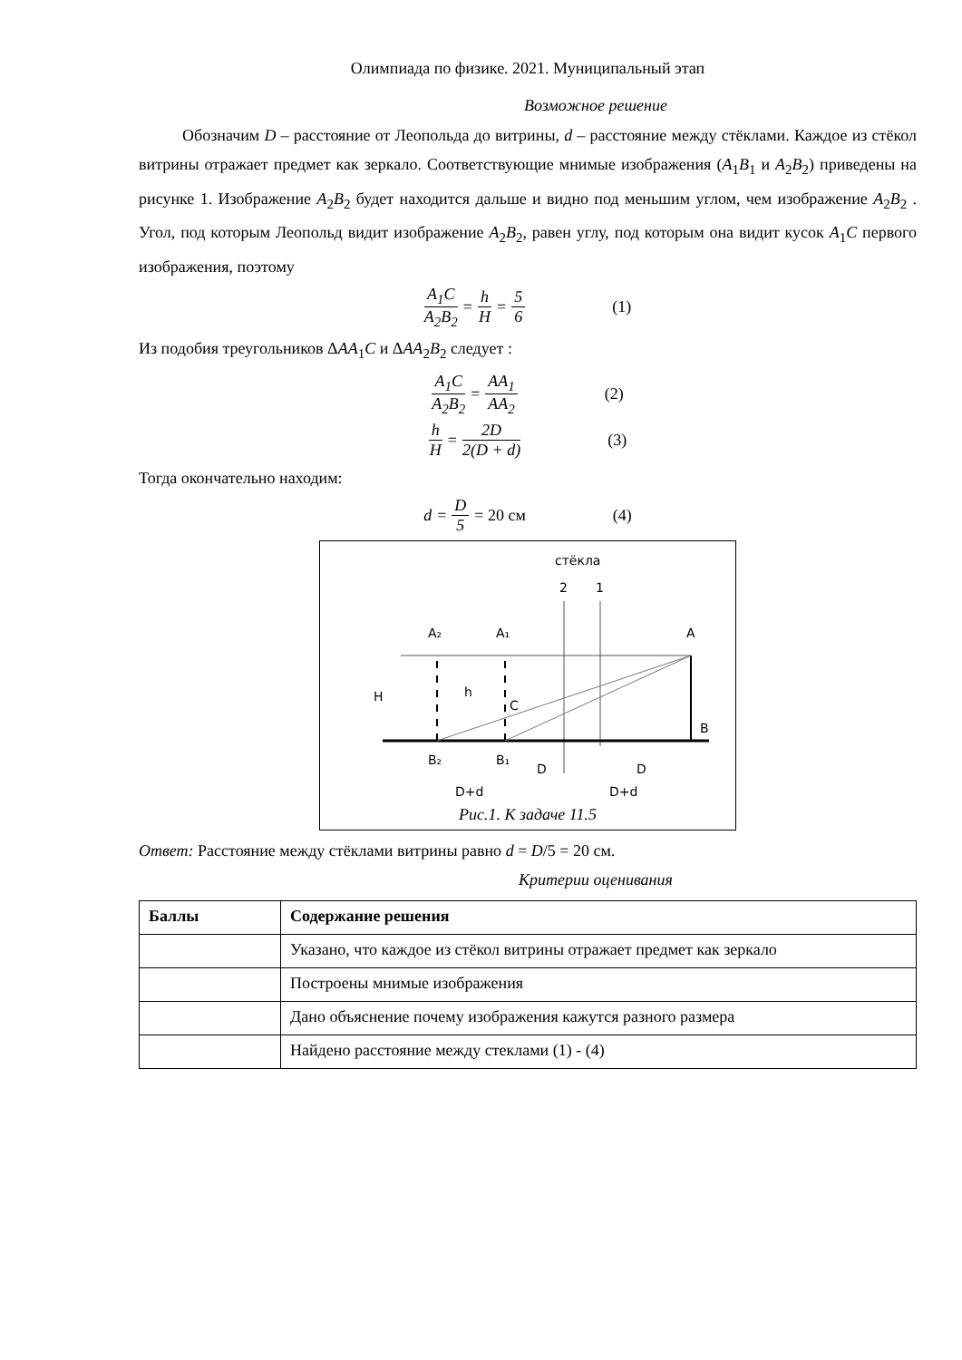Олимпиада по физике. 2021. Муниципальный этап
Возможное решение
Обозначим D – расстояние от Леопольда до витрины, d – расстояние между стёклами. Каждое из стёкол витрины отражает предмет как зеркало. Соответствующие мнимые изображения (A<sub>1</sub>B<sub>1</sub> и A<sub>2</sub>B<sub>2</sub>) приведены на рисунке 1. Изображение A<sub>2</sub>B<sub>2</sub> будет находится дальше и видно под меньшим углом, чем изображение A<sub>2</sub>B<sub>2</sub> . Угол, под которым Леопольд видит изображение A<sub>2</sub>B<sub>2</sub>, равен углу, под которым она видит кусок A<sub>1</sub>C первого изображения, поэтому
A<sub>1</sub>C A<sub>2</sub>B<sub>2</sub> = h H = 5 6 (1)
Из подобия треугольников ΔAA<sub>1</sub>C и ΔAA<sub>2</sub>B<sub>2</sub> следует :
A<sub>1</sub>C A<sub>2</sub>B<sub>2</sub> = AA<sub>1</sub> AA<sub>2</sub> (2)
h H = 2D 2(D + d) (3)
Тогда окончательно находим:
d = D 5 = 20 см (4)
стёкла
2
1
A₂
A₁
A
H
h
C
B
B₂
B₁
D
D
D+d
D+d
Рис.1. К задаче 11.5
Ответ: Расстояние между стёклами витрины равно d = D/5 = 20 см.
Критерии оценивания
| Баллы | Содержание решения |
| --- | --- |
| | Указано, что каждое из стёкол витрины отражает предмет как зеркало |
| | Построены мнимые изображения |
| | Дано объяснение почему изображения кажутся разного размера |
| | Найдено расстояние между стеклами (1) - (4) |